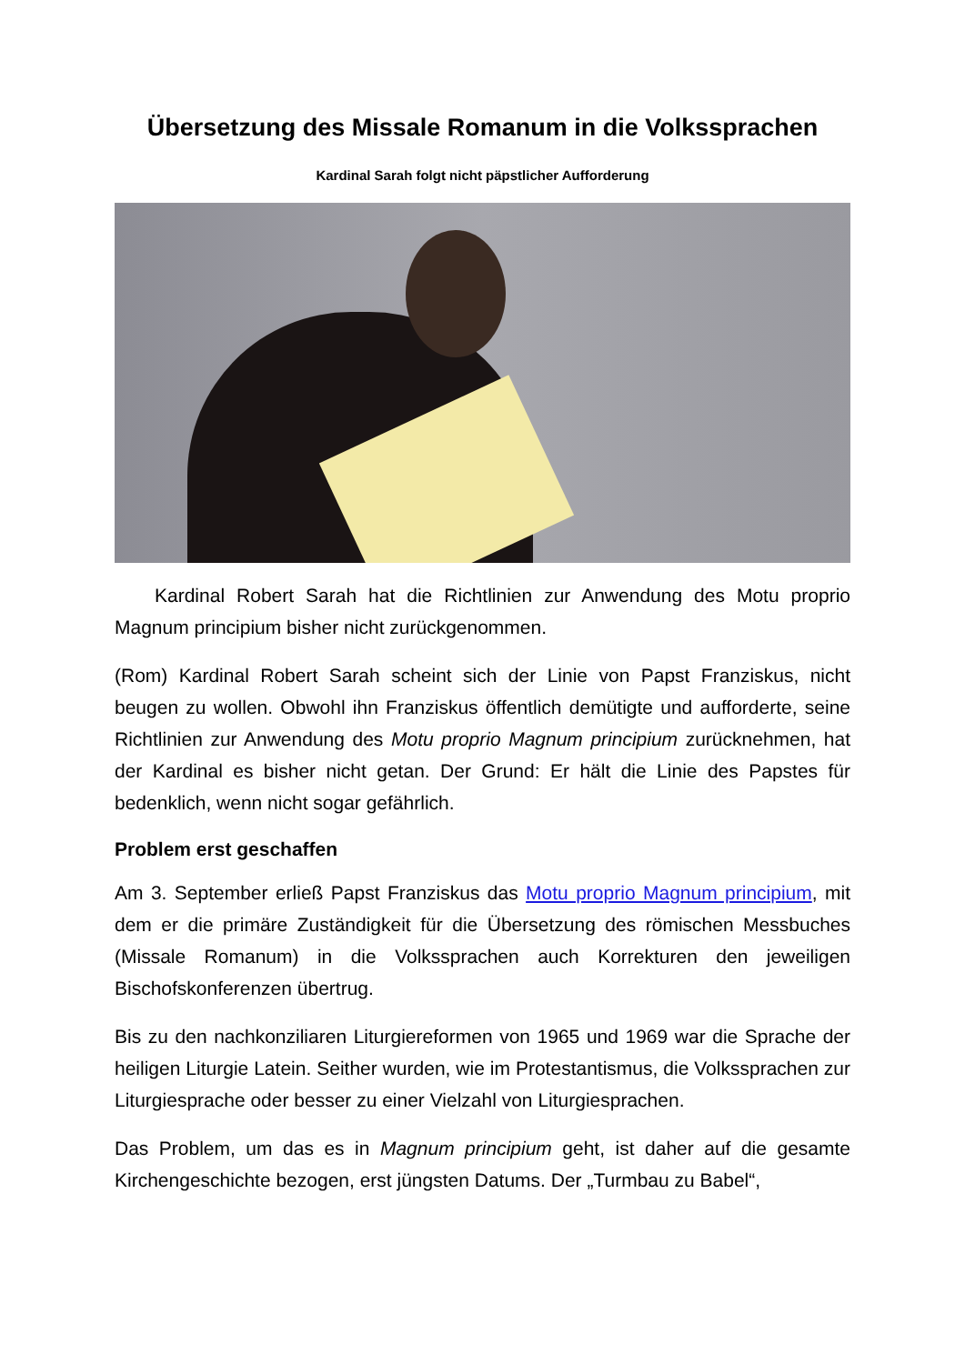Übersetzung des Missale Romanum in die Volkssprachen
Kardinal Sarah folgt nicht päpstlicher Aufforderung
Kardinal Robert Sarah hat die Richtlinien zur Anwendung des Motu proprio Magnum principium bisher nicht zurückgenommen.
(Rom) Kardinal Robert Sarah scheint sich der Linie von Papst Franziskus, nicht beugen zu wollen. Obwohl ihn Franziskus öffentlich demütigte und aufforderte, seine Richtlinien zur Anwendung des Motu proprio Magnum principium zurücknehmen, hat der Kardinal es bisher nicht getan. Der Grund: Er hält die Linie des Papstes für bedenklich, wenn nicht sogar gefährlich.
Problem erst geschaffen
Am 3. September erließ Papst Franziskus das Motu proprio Magnum principium, mit dem er die primäre Zuständigkeit für die Übersetzung des römischen Messbuches (Missale Romanum) in die Volkssprachen auch Korrekturen den jeweiligen Bischofskonferenzen übertrug.
Bis zu den nachkonziliaren Liturgiereformen von 1965 und 1969 war die Sprache der heiligen Liturgie Latein. Seither wurden, wie im Protestantismus, die Volkssprachen zur Liturgiesprache oder besser zu einer Vielzahl von Liturgiesprachen.
Das Problem, um das es in Magnum principium geht, ist daher auf die gesamte Kirchengeschichte bezogen, erst jüngsten Datums. Der „Turmbau zu Babel“,